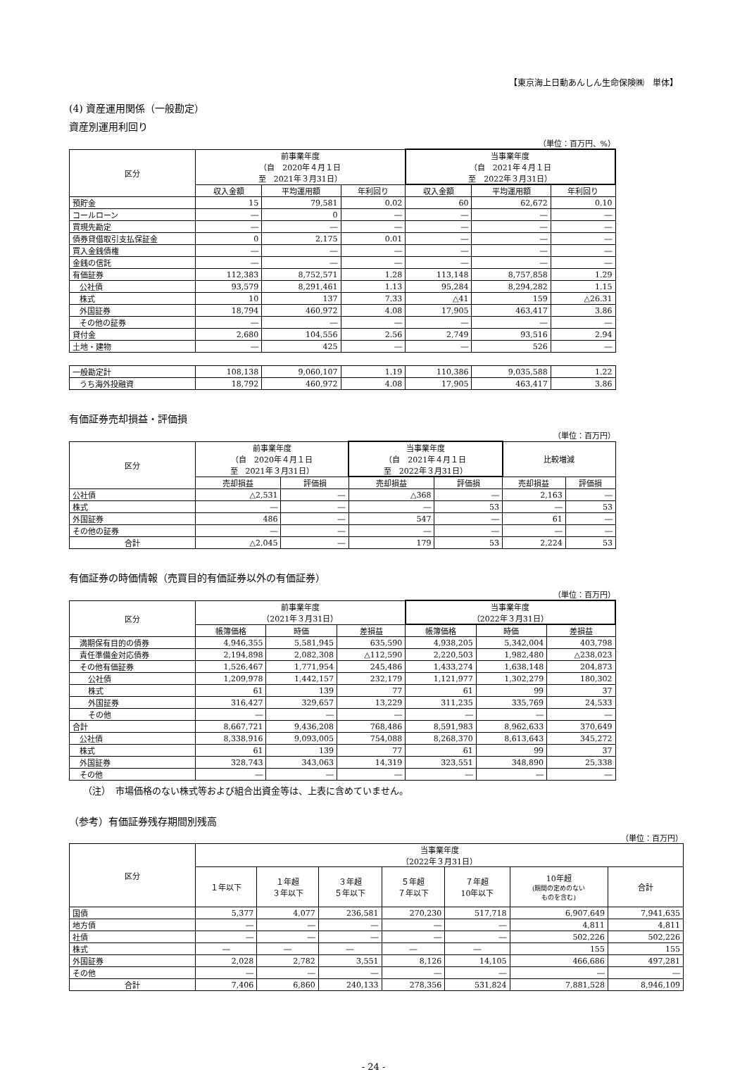【東京海上日動あんしん生命保険㈱　単体】
(4) 資産運用関係（一般勘定）
資産別運用利回り
（単位：百万円、%）
| 区分 | 前事業年度 （自 2020年４月１日 至 2021年３月31日） | | | 当事業年度 （自 2021年４月１日 至 2022年３月31日） | | |
| --- | --- | --- | --- | --- | --- | --- |
| | 収入金額 | 平均運用額 | 年利回り | 収入金額 | 平均運用額 | 年利回り |
| 預貯金 | 15 | 79,581 | 0.02 | 60 | 62,672 | 0.10 |
| コールローン | ― | 0 | ― | ― | ― | ― |
| 買現先勘定 | ― | ― | ― | ― | ― | ― |
| 債券貸借取引支払保証金 | 0 | 2,175 | 0.01 | ― | ― | ― |
| 買入金銭債権 | ― | ― | ― | ― | ― | ― |
| 金銭の信託 | ― | ― | ― | ― | ― | ― |
| 有価証券 | 112,383 | 8,752,571 | 1.28 | 113,148 | 8,757,858 | 1.29 |
| 公社債 | 93,579 | 8,291,461 | 1.13 | 95,284 | 8,294,282 | 1.15 |
| 株式 | 10 | 137 | 7.33 | △41 | 159 | △26.31 |
| 外国証券 | 18,794 | 460,972 | 4.08 | 17,905 | 463,417 | 3.86 |
| その他の証券 | ― | ― | ― | ― | ― | ― |
| 貸付金 | 2,680 | 104,556 | 2.56 | 2,749 | 93,516 | 2.94 |
| 土地・建物 | ― | 425 | ― | ― | 526 | ― |
| 一般勘定計 | 108,138 | 9,060,107 | 1.19 | 110,386 | 9,035,588 | 1.22 |
| うち海外投融資 | 18,792 | 460,972 | 4.08 | 17,905 | 463,417 | 3.86 |
有価証券売却損益・評価損
（単位：百万円）
| 区分 | 前事業年度 （自 2020年４月１日 至 2021年３月31日） | | 当事業年度 （自 2021年４月１日 至 2022年３月31日） | | 比較増減 | |
| --- | --- | --- | --- | --- | --- | --- |
| | 売却損益 | 評価損 | 売却損益 | 評価損 | 売却損益 | 評価損 |
| 公社債 | △2,531 | ― | △368 | ― | 2,163 | ― |
| 株式 | ― | ― | ― | 53 | ― | 53 |
| 外国証券 | 486 | ― | 547 | ― | 61 | ― |
| その他の証券 | ― | ― | ― | ― | ― | ― |
| 合計 | △2,045 | ― | 179 | 53 | 2,224 | 53 |
有価証券の時価情報（売買目的有価証券以外の有価証券）
（単位：百万円）
| 区分 | 前事業年度 （2021年３月31日） | | | 当事業年度 （2022年３月31日） | | |
| --- | --- | --- | --- | --- | --- | --- |
| | 帳簿価格 | 時価 | 差損益 | 帳簿価格 | 時価 | 差損益 |
| 満期保有目的の債券 | 4,946,355 | 5,581,945 | 635,590 | 4,938,205 | 5,342,004 | 403,798 |
| 責任準備金対応債券 | 2,194,898 | 2,082,308 | △112,590 | 2,220,503 | 1,982,480 | △238,023 |
| その他有価証券 | 1,526,467 | 1,771,954 | 245,486 | 1,433,274 | 1,638,148 | 204,873 |
| 公社債 | 1,209,978 | 1,442,157 | 232,179 | 1,121,977 | 1,302,279 | 180,302 |
| 株式 | 61 | 139 | 77 | 61 | 99 | 37 |
| 外国証券 | 316,427 | 329,657 | 13,229 | 311,235 | 335,769 | 24,533 |
| その他 | ― | ― | ― | ― | ― | ― |
| 合計 | 8,667,721 | 9,436,208 | 768,486 | 8,591,983 | 8,962,633 | 370,649 |
| 公社債 | 8,338,916 | 9,093,005 | 754,088 | 8,268,370 | 8,613,643 | 345,272 |
| 株式 | 61 | 139 | 77 | 61 | 99 | 37 |
| 外国証券 | 328,743 | 343,063 | 14,319 | 323,551 | 348,890 | 25,338 |
| その他 | ― | ― | ― | ― | ― | ― |
（注）　市場価格のない株式等および組合出資金等は、上表に含めていません。
（参考）有価証券残存期間別残高
（単位：百万円）
| 区分 | 当事業年度 （2022年３月31日） | | | | | | |
| --- | --- | --- | --- | --- | --- | --- | --- |
| | １年以下 | １年超 ３年以下 | ３年超 ５年以下 | ５年超 ７年以下 | ７年超 10年以下 | 10年超 (期間の定めのない ものを含む) | 合計 |
| 国債 | 5,377 | 4,077 | 236,581 | 270,230 | 517,718 | 6,907,649 | 7,941,635 |
| 地方債 | ― | ― | ― | ― | ― | 4,811 | 4,811 |
| 社債 | ― | ― | ― | ― | ― | 502,226 | 502,226 |
| 株式 | ― | ― | ― | ― | ― | 155 | 155 |
| 外国証券 | 2,028 | 2,782 | 3,551 | 8,126 | 14,105 | 466,686 | 497,281 |
| その他 | ― | ― | ― | ― | ― | ― | ― |
| 合計 | 7,406 | 6,860 | 240,133 | 278,356 | 531,824 | 7,881,528 | 8,946,109 |
- 24 -